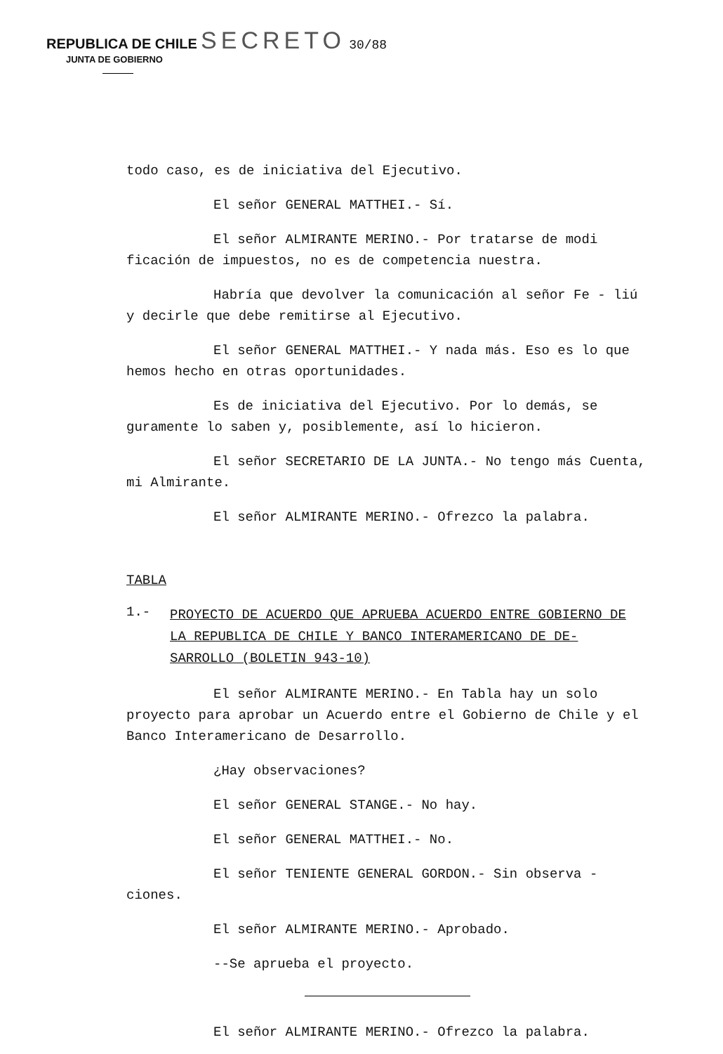REPUBLICA DE CHILE SECRETO 30/88
JUNTA DE GOBIERNO
todo caso, es de iniciativa del Ejecutivo.
El señor GENERAL MATTHEI.- Sí.
El señor ALMIRANTE MERINO.- Por tratarse de modi ficación de impuestos, no es de competencia nuestra.
Habría que devolver la comunicación al señor Fe - liú y decirle que debe remitirse al Ejecutivo.
El señor GENERAL MATTHEI.- Y nada más. Eso es lo que hemos hecho en otras oportunidades.
Es de iniciativa del Ejecutivo. Por lo demás, se guramente lo saben y, posiblemente, así lo hicieron.
El señor SECRETARIO DE LA JUNTA.- No tengo más Cuenta, mi Almirante.
El señor ALMIRANTE MERINO.- Ofrezco la palabra.
TABLA
1.- PROYECTO DE ACUERDO QUE APRUEBA ACUERDO ENTRE GOBIERNO DE LA REPUBLICA DE CHILE Y BANCO INTERAMERICANO DE DE- SARROLLO (BOLETIN 943-10)
El señor ALMIRANTE MERINO.- En Tabla hay un solo proyecto para aprobar un Acuerdo entre el Gobierno de Chile y el Banco Interamericano de Desarrollo.
¿Hay observaciones?
El señor GENERAL STANGE.- No hay.
El señor GENERAL MATTHEI.- No.
El señor TENIENTE GENERAL GORDON.- Sin observa - ciones.
El señor ALMIRANTE MERINO.- Aprobado.
--Se aprueba el proyecto.
El señor ALMIRANTE MERINO.- Ofrezco la palabra.